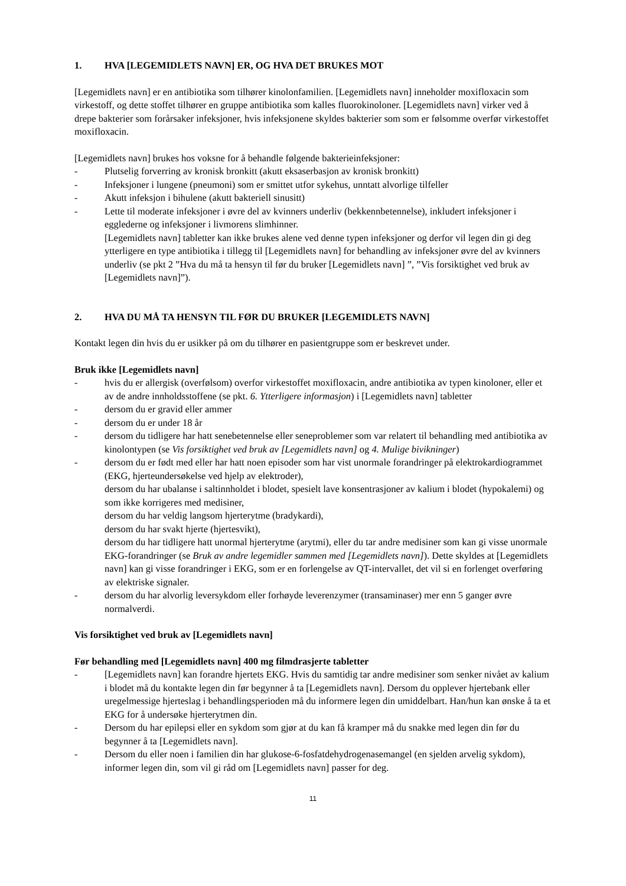1. HVA [LEGEMIDLETS NAVN] ER, OG HVA DET BRUKES MOT
[Legemidlets navn] er en antibiotika som tilhører kinolonfamilien. [Legemidlets navn] inneholder moxifloxacin som virkestoff, og dette stoffet tilhører en gruppe antibiotika som kalles fluorokinoloner. [Legemidlets navn] virker ved å drepe bakterier som forårsaker infeksjoner, hvis infeksjonene skyldes bakterier som som er følsomme overfør virkestoffet moxifloxacin.
[Legemidlets navn] brukes hos voksne for å behandle følgende bakterieinfeksjoner:
- Plutselig forverring av kronisk bronkitt (akutt eksaserbasjon av kronisk bronkitt)
- Infeksjoner i lungene (pneumoni) som er smittet utfor sykehus, unntatt alvorlige tilfeller
- Akutt infeksjon i bihulene (akutt bakteriell sinusitt)
- Lette til moderate infeksjoner i øvre del av kvinners underliv (bekkennbetennelse), inkludert infeksjoner i egglederne og infeksjoner i livmorens slimhinner.
[Legemidlets navn] tabletter kan ikke brukes alene ved denne typen infeksjoner og derfor vil legen din gi deg ytterligere en type antibiotika i tillegg til [Legemidlets navn] for behandling av infeksjoner øvre del av kvinners underliv (se pkt 2 ”Hva du må ta hensyn til før du bruker [Legemidlets navn] ”, ”Vis forsiktighet ved bruk av [Legemidlets navn]”).
2. HVA DU MÅ TA HENSYN TIL FØR DU BRUKER [LEGEMIDLETS NAVN]
Kontakt legen din hvis du er usikker på om du tilhører en pasientgruppe som er beskrevet under.
Bruk ikke [Legemidlets navn]
- hvis du er allergisk (overfølsom) overfor virkestoffet moxifloxacin, andre antibiotika av typen kinoloner, eller et av de andre innholdsstoffene (se pkt. 6. Ytterligere informasjon) i [Legemidlets navn] tabletter
- dersom du er gravid eller ammer
- dersom du er under 18 år
- dersom du tidligere har hatt senebetennelse eller seneproblemer som var relatert til behandling med antibiotika av kinolontypen (se Vis forsiktighet ved bruk av [Legemidlets navn] og 4. Mulige bivikninger)
- dersom du er født med eller har hatt noen episoder som har vist unormale forandringer på elektrokardiogrammet (EKG, hjerteundersøkelse ved hjelp av elektroder),
dersom du har ubalanse i saltinnholdet i blodet, spesielt lave konsentrasjoner av kalium i blodet (hypokalemi) og som ikke korrigeres med medisiner,
dersom du har veldig langsom hjerterytme (bradykardi),
dersom du har svakt hjerte (hjertesvikt),
dersom du har tidligere hatt unormal hjerterytme (arytmi), eller du tar andre medisiner som kan gi visse unormale EKG-forandringer (se Bruk av andre legemidler sammen med [Legemidlets navn]). Dette skyldes at [Legemidlets navn] kan gi visse forandringer i EKG, som er en forlengelse av QT-intervallet, det vil si en forlenget overføring av elektriske signaler.
- dersom du har alvorlig leversykdom eller forhøyde leverenzymer (transaminaser) mer enn 5 ganger øvre normalverdi.
Vis forsiktighet ved bruk av [Legemidlets navn]
Før behandling med [Legemidlets navn] 400 mg filmdrasjerte tabletter
- [Legemidlets navn] kan forandre hjertets EKG. Hvis du samtidig tar andre medisiner som senker nivået av kalium i blodet må du kontakte legen din før begynner å ta [Legemidlets navn]. Dersom du opplever hjertebank eller uregelmessige hjerteslag i behandlingsperioden må du informere legen din umiddelbart. Han/hun kan ønske å ta et EKG for å undersøke hjerterytmen din.
- Dersom du har epilepsi eller en sykdom som gjør at du kan få kramper må du snakke med legen din før du begynner å ta [Legemidlets navn].
- Dersom du eller noen i familien din har glukose-6-fosfatdehydrogenasemangel (en sjelden arvelig sykdom), informer legen din, som vil gi råd om [Legemidlets navn] passer for deg.
11